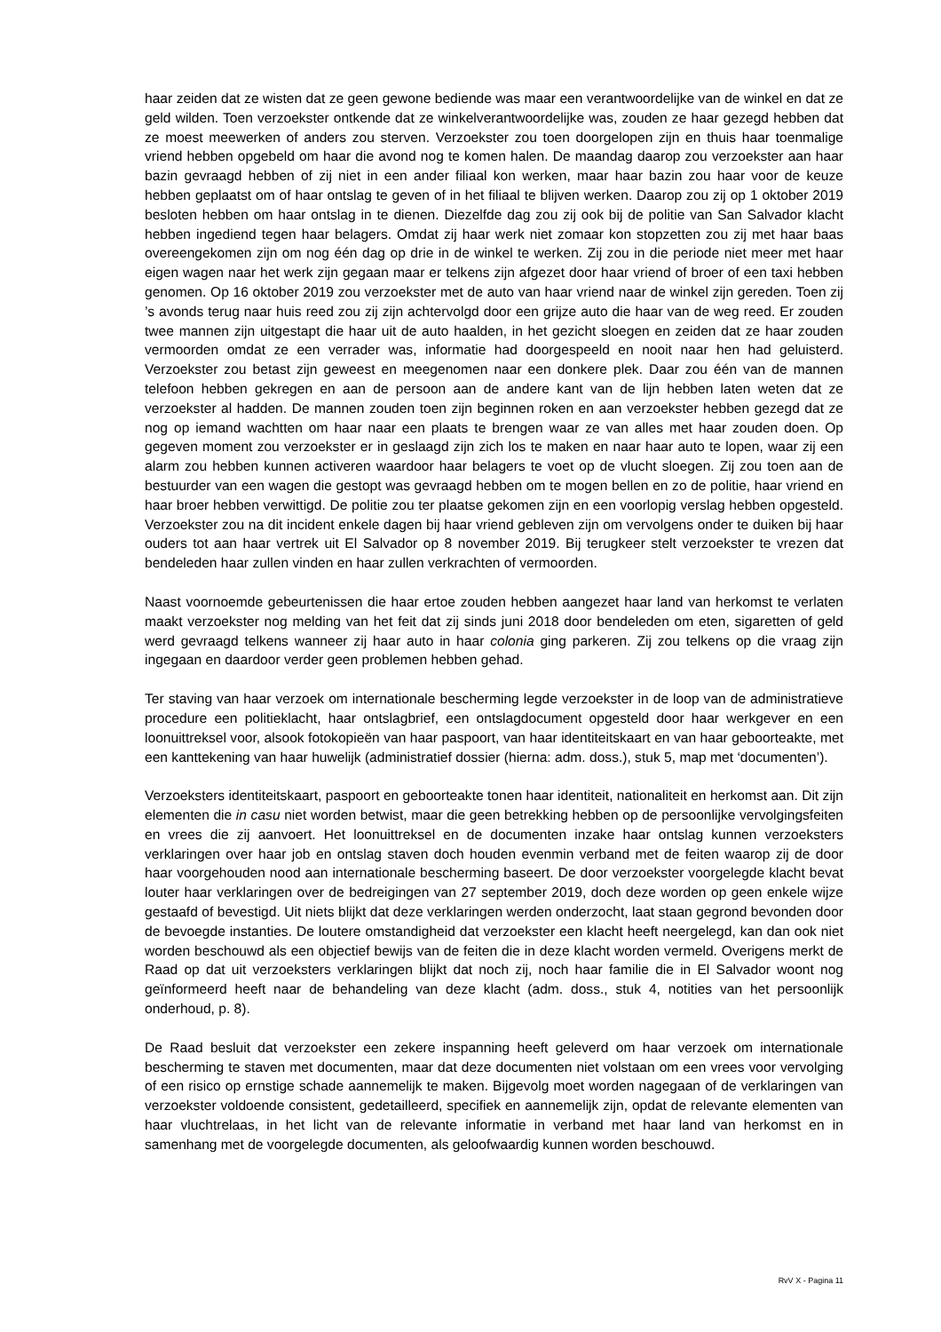haar zeiden dat ze wisten dat ze geen gewone bediende was maar een verantwoordelijke van de winkel en dat ze geld wilden. Toen verzoekster ontkende dat ze winkelverantwoordelijke was, zouden ze haar gezegd hebben dat ze moest meewerken of anders zou sterven. Verzoekster zou toen doorgelopen zijn en thuis haar toenmalige vriend hebben opgebeld om haar die avond nog te komen halen. De maandag daarop zou verzoekster aan haar bazin gevraagd hebben of zij niet in een ander filiaal kon werken, maar haar bazin zou haar voor de keuze hebben geplaatst om of haar ontslag te geven of in het filiaal te blijven werken. Daarop zou zij op 1 oktober 2019 besloten hebben om haar ontslag in te dienen. Diezelfde dag zou zij ook bij de politie van San Salvador klacht hebben ingediend tegen haar belagers. Omdat zij haar werk niet zomaar kon stopzetten zou zij met haar baas overeengekomen zijn om nog één dag op drie in de winkel te werken. Zij zou in die periode niet meer met haar eigen wagen naar het werk zijn gegaan maar er telkens zijn afgezet door haar vriend of broer of een taxi hebben genomen. Op 16 oktober 2019 zou verzoekster met de auto van haar vriend naar de winkel zijn gereden. Toen zij ’s avonds terug naar huis reed zou zij zijn achtervolgd door een grijze auto die haar van de weg reed. Er zouden twee mannen zijn uitgestapt die haar uit de auto haalden, in het gezicht sloegen en zeiden dat ze haar zouden vermoorden omdat ze een verrader was, informatie had doorgespeeld en nooit naar hen had geluisterd. Verzoekster zou betast zijn geweest en meegenomen naar een donkere plek. Daar zou één van de mannen telefoon hebben gekregen en aan de persoon aan de andere kant van de lijn hebben laten weten dat ze verzoekster al hadden. De mannen zouden toen zijn beginnen roken en aan verzoekster hebben gezegd dat ze nog op iemand wachtten om haar naar een plaats te brengen waar ze van alles met haar zouden doen. Op gegeven moment zou verzoekster er in geslaagd zijn zich los te maken en naar haar auto te lopen, waar zij een alarm zou hebben kunnen activeren waardoor haar belagers te voet op de vlucht sloegen. Zij zou toen aan de bestuurder van een wagen die gestopt was gevraagd hebben om te mogen bellen en zo de politie, haar vriend en haar broer hebben verwittigd. De politie zou ter plaatse gekomen zijn en een voorlopig verslag hebben opgesteld. Verzoekster zou na dit incident enkele dagen bij haar vriend gebleven zijn om vervolgens onder te duiken bij haar ouders tot aan haar vertrek uit El Salvador op 8 november 2019. Bij terugkeer stelt verzoekster te vrezen dat bendeleden haar zullen vinden en haar zullen verkrachten of vermoorden.
Naast voornoemde gebeurtenissen die haar ertoe zouden hebben aangezet haar land van herkomst te verlaten maakt verzoekster nog melding van het feit dat zij sinds juni 2018 door bendeleden om eten, sigaretten of geld werd gevraagd telkens wanneer zij haar auto in haar colonia ging parkeren. Zij zou telkens op die vraag zijn ingegaan en daardoor verder geen problemen hebben gehad.
Ter staving van haar verzoek om internationale bescherming legde verzoekster in de loop van de administratieve procedure een politieklacht, haar ontslagbrief, een ontslagdocument opgesteld door haar werkgever en een loonuittreksel voor, alsook fotokopieën van haar paspoort, van haar identiteitskaart en van haar geboorteakte, met een kanttekening van haar huwelijk (administratief dossier (hierna: adm. doss.), stuk 5, map met ‘documenten’).
Verzoeksters identiteitskaart, paspoort en geboorteakte tonen haar identiteit, nationaliteit en herkomst aan. Dit zijn elementen die in casu niet worden betwist, maar die geen betrekking hebben op de persoonlijke vervolgingsfeiten en vrees die zij aanvoert. Het loonuittreksel en de documenten inzake haar ontslag kunnen verzoeksters verklaringen over haar job en ontslag staven doch houden evenmin verband met de feiten waarop zij de door haar voorgehouden nood aan internationale bescherming baseert. De door verzoekster voorgelegde klacht bevat louter haar verklaringen over de bedreigingen van 27 september 2019, doch deze worden op geen enkele wijze gestaafd of bevestigd. Uit niets blijkt dat deze verklaringen werden onderzocht, laat staan gegrond bevonden door de bevoegde instanties. De loutere omstandigheid dat verzoekster een klacht heeft neergelegd, kan dan ook niet worden beschouwd als een objectief bewijs van de feiten die in deze klacht worden vermeld. Overigens merkt de Raad op dat uit verzoeksters verklaringen blijkt dat noch zij, noch haar familie die in El Salvador woont nog geïnformeerd heeft naar de behandeling van deze klacht (adm. doss., stuk 4, notities van het persoonlijk onderhoud, p. 8).
De Raad besluit dat verzoekster een zekere inspanning heeft geleverd om haar verzoek om internationale bescherming te staven met documenten, maar dat deze documenten niet volstaan om een vrees voor vervolging of een risico op ernstige schade aannemelijk te maken. Bijgevolg moet worden nagegaan of de verklaringen van verzoekster voldoende consistent, gedetailleerd, specifiek en aannemelijk zijn, opdat de relevante elementen van haar vluchtrelaas, in het licht van de relevante informatie in verband met haar land van herkomst en in samenhang met de voorgelegde documenten, als geloofwaardig kunnen worden beschouwd.
RvV X - Pagina 11